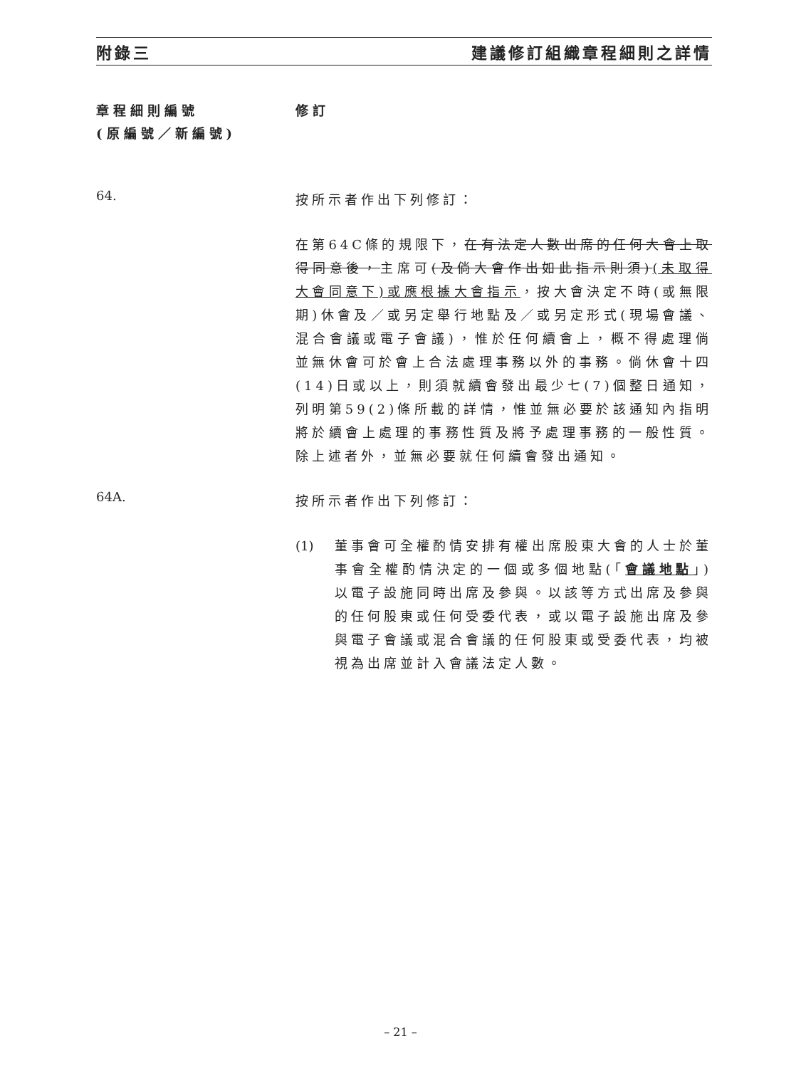附錄三 建議修訂組織章程細則之詳情
章程細則編號
(原編號／新編號)
修訂
64.
按所示者作出下列修訂：
在第64C條的規限下，在有法定人數出席的任何大會上取得同意後，主席可(及倘大會作出如此指示則須)(未取得大會同意下)或應根據大會指示，按大會決定不時(或無限期)休會及／或另定舉行地點及／或另定形式(現場會議、混合會議或電子會議)，惟於任何續會上，概不得處理倘並無休會可於會上合法處理事務以外的事務。倘休會十四(14)日或以上，則須就續會發出最少七(7)個整日通知，列明第59(2)條所載的詳情，惟並無必要於該通知內指明將於續會上處理的事務性質及將予處理事務的一般性質。除上述者外，並無必要就任何續會發出通知。
64A.
按所示者作出下列修訂：
(1) 董事會可全權酌情安排有權出席股東大會的人士於董事會全權酌情決定的一個或多個地點(「會議地點」)以電子設施同時出席及參與。以該等方式出席及參與的任何股東或任何受委代表，或以電子設施出席及參與電子會議或混合會議的任何股東或受委代表，均被視為出席並計入會議法定人數。
– 21 –